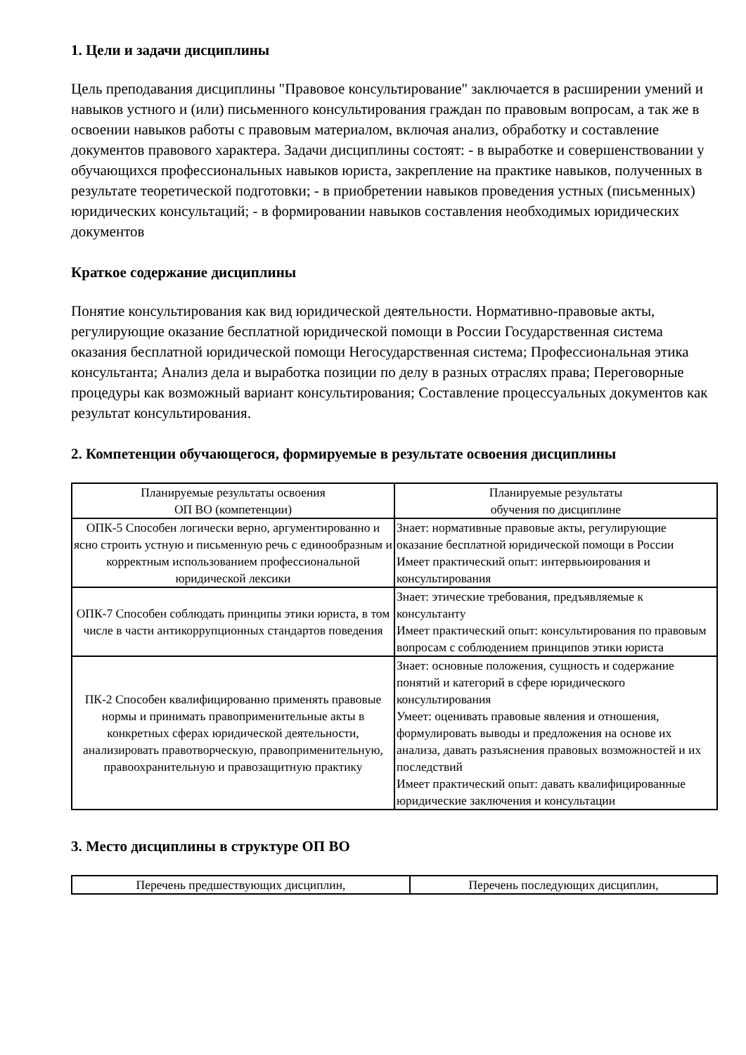1. Цели и задачи дисциплины
Цель преподавания дисциплины "Правовое консультирование" заключается в расширении умений и навыков устного и (или) письменного консультирования граждан по правовым вопросам, а так же в освоении навыков работы с правовым материалом, включая анализ, обработку и составление документов правового характера. Задачи дисциплины состоят: - в выработке и совершенствовании у обучающихся профессиональных навыков юриста, закрепление на практике навыков, полученных в результате теоретической подготовки; - в приобретении навыков проведения устных (письменных) юридических консультаций; - в формировании навыков составления необходимых юридических документов
Краткое содержание дисциплины
Понятие консультирования как вид юридической деятельности. Нормативно-правовые акты, регулирующие оказание бесплатной юридической помощи в России Государственная система оказания бесплатной юридической помощи Негосударственная система; Профессиональная этика консультанта; Анализ дела и выработка позиции по делу в разных отраслях права; Переговорные процедуры как возможный вариант консультирования; Составление процессуальных документов как результат консультирования.
2. Компетенции обучающегося, формируемые в результате освоения дисциплины
| Планируемые результаты освоения ОП ВО (компетенции) | Планируемые результаты обучения по дисциплине |
| --- | --- |
| ОПК-5 Способен логически верно, аргументированно и ясно строить устную и письменную речь с единообразным и корректным использованием профессиональной юридической лексики | Знает: нормативные правовые акты, регулирующие оказание бесплатной юридической помощи в России Имеет практический опыт: интервьюирования и консультирования |
| ОПК-7 Способен соблюдать принципы этики юриста, в том числе в части антикоррупционных стандартов поведения | Знает: этические требования, предъявляемые к консультанту Имеет практический опыт: консультирования по правовым вопросам с соблюдением принципов этики юриста |
| ПК-2 Способен квалифицированно применять правовые нормы и принимать правоприменительные акты в конкретных сферах юридической деятельности, анализировать правотворческую, правоприменительную, правоохранительную и правозащитную практику | Знает: основные положения, сущность и содержание понятий и категорий в сфере юридического консультирования Умеет: оценивать правовые явления и отношения, формулировать выводы и предложения на основе их анализа, давать разъяснения правовых возможностей и их последствий Имеет практический опыт: давать квалифицированные юридические заключения и консультации |
3. Место дисциплины в структуре ОП ВО
| Перечень предшествующих дисциплин, | Перечень последующих дисциплин, |
| --- | --- |